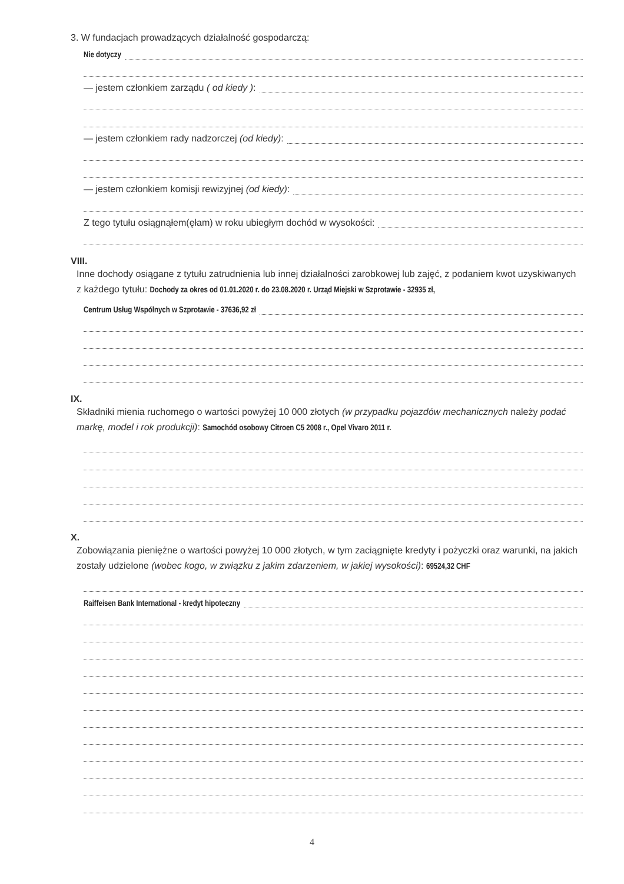3. W fundacjach prowadzących działalność gospodarczą:
Nie dotyczy
— jestem członkiem zarządu ( od kiedy ):
— jestem członkiem rady nadzorczej (od kiedy):
— jestem członkiem komisji rewizyjnej (od kiedy):
Z tego tytułu osiągnąłem(ęłam) w roku ubiegłym dochód w wysokości:
VIII.
Inne dochody osiągane z tytułu zatrudnienia lub innej działalności zarobkowej lub zajęć, z podaniem kwot uzyskiwanych z każdego tytułu: Dochody za okres od 01.01.2020 r. do 23.08.2020 r. Urząd Miejski w Szprotawie - 32935 zł,
Centrum Usług Wspólnych w Szprotawie - 37636,92 zł
IX.
Składniki mienia ruchomego o wartości powyżej 10 000 złotych (w przypadku pojazdów mechanicznych należy podać markę, model i rok produkcji): Samochód osobowy Citroen C5 2008 r., Opel Vivaro 2011 r.
X.
Zobowiązania pieniężne o wartości powyżej 10 000 złotych, w tym zaciągnięte kredyty i pożyczki oraz warunki, na jakich zostały udzielone (wobec kogo, w związku z jakim zdarzeniem, w jakiej wysokości): 69524,32 CHF
Raiffeisen Bank International - kredyt hipoteczny
4